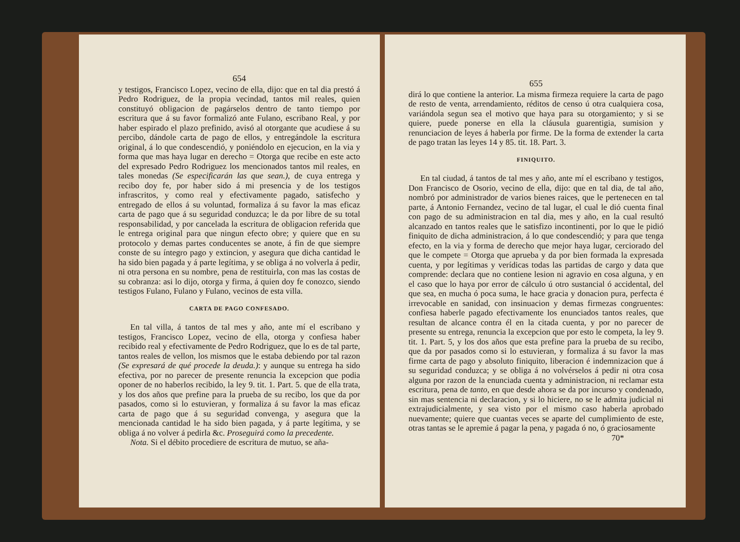654
y testigos, Francisco Lopez, vecino de ella, dijo: que en tal dia prestó á Pedro Rodriguez, de la propia vecindad, tantos mil reales, quien constituyó obligacion de pagárselos dentro de tanto tiempo por escritura que á su favor formalizó ante Fulano, escribano Real, y por haber espirado el plazo prefinido, avisó al otorgante que acudiese á su percibo, dándole carta de pago de ellos, y entregándole la escritura original, á lo que condescendió, y poniéndolo en ejecucion, en la via y forma que mas haya lugar en derecho = Otorga que recibe en este acto del expresado Pedro Rodriguez los mencionados tantos mil reales, en tales monedas (Se especificarán las que sean.), de cuya entrega y recibo doy fe, por haber sido á mi presencia y de los testigos infrascritos, y como real y efectivamente pagado, satisfecho y entregado de ellos á su voluntad, formaliza á su favor la mas eficaz carta de pago que á su seguridad conduzca; le da por libre de su total responsabilidad, y por cancelada la escritura de obligacion referida que le entrega original para que ningun efecto obre; y quiere que en su protocolo y demas partes conducentes se anote, á fin de que siempre conste de su íntegro pago y extincion, y asegura que dicha cantidad le ha sido bien pagada y á parte legítima, y se obliga á no volverla á pedir, ni otra persona en su nombre, pena de restituirla, con mas las costas de su cobranza: asi lo dijo, otorga y firma, á quien doy fe conozco, siendo testigos Fulano, Fulano y Fulano, vecinos de esta villa.
CARTA DE PAGO CONFESADO.
En tal villa, á tantos de tal mes y año, ante mí el escribano y testigos, Francisco Lopez, vecino de ella, otorga y confiesa haber recibido real y efectivamente de Pedro Rodriguez, que lo es de tal parte, tantos reales de vellon, los mismos que le estaba debiendo por tal razon (Se expresará de qué procede la deuda.): y aunque su entrega ha sido efectiva, por no parecer de presente renuncia la excepcion que podia oponer de no haberlos recibido, la ley 9. tit. 1. Part. 5. que de ella trata, y los dos años que prefine para la prueba de su recibo, los que da por pasados, como si lo estuvieran, y formaliza á su favor la mas eficaz carta de pago que á su seguridad convenga, y asegura que la mencionada cantidad le ha sido bien pagada, y á parte legítima, y se obliga á no volver á pedirla &c. Proseguirá como la precedente.
Nota. Si el débito procediere de escritura de mutuo, se aña-
655
dirá lo que contiene la anterior. La misma firmeza requiere la carta de pago de resto de venta, arrendamiento, réditos de censo ú otra cualquiera cosa, variándola segun sea el motivo que haya para su otorgamiento; y si se quiere, puede ponerse en ella la cláusula guarentigia, sumision y renunciacion de leyes á haberla por firme. De la forma de extender la carta de pago tratan las leyes 14 y 85. tit. 18. Part. 3.
FINIQUITO.
En tal ciudad, á tantos de tal mes y año, ante mí el escribano y testigos, Don Francisco de Osorio, vecino de ella, dijo: que en tal dia, de tal año, nombró por administrador de varios bienes raices, que le pertenecen en tal parte, á Antonio Fernandez, vecino de tal lugar, el cual le dió cuenta final con pago de su administracion en tal dia, mes y año, en la cual resultó alcanzado en tantos reales que le satisfizo incontinenti, por lo que le pidió finiquito de dicha administracion, á lo que condescendió; y para que tenga efecto, en la via y forma de derecho que mejor haya lugar, cerciorado del que le compete = Otorga que aprueba y da por bien formada la expresada cuenta, y por legítimas y verídicas todas las partidas de cargo y data que comprende: declara que no contiene lesion ni agravio en cosa alguna, y en el caso que lo haya por error de cálculo ú otro sustancial ó accidental, del que sea, en mucha ó poca suma, le hace gracia y donacion pura, perfecta é irrevocable en sanidad, con insinuacion y demas firmezas congruentes: confiesa haberle pagado efectivamente los enunciados tantos reales, que resultan de alcance contra él en la citada cuenta, y por no parecer de presente su entrega, renuncia la excepcion que por esto le competa, la ley 9. tit. 1. Part. 5, y los dos años que esta prefine para la prueba de su recibo, que da por pasados como si lo estuvieran, y formaliza á su favor la mas firme carta de pago y absoluto finiquito, liberacion é indemnizacion que á su seguridad conduzca; y se obliga á no volvérselos á pedir ni otra cosa alguna por razon de la enunciada cuenta y administracion, ni reclamar esta escritura, pena de tanto, en que desde ahora se da por incurso y condenado, sin mas sentencia ni declaracion, y si lo hiciere, no se le admita judicial ni extrajudicialmente, y sea visto por el mismo caso haberla aprobado nuevamente; quiere que cuantas veces se aparte del cumplimiento de este, otras tantas se le apremie á pagar la pena, y pagada ó no, ó graciosamente
70*